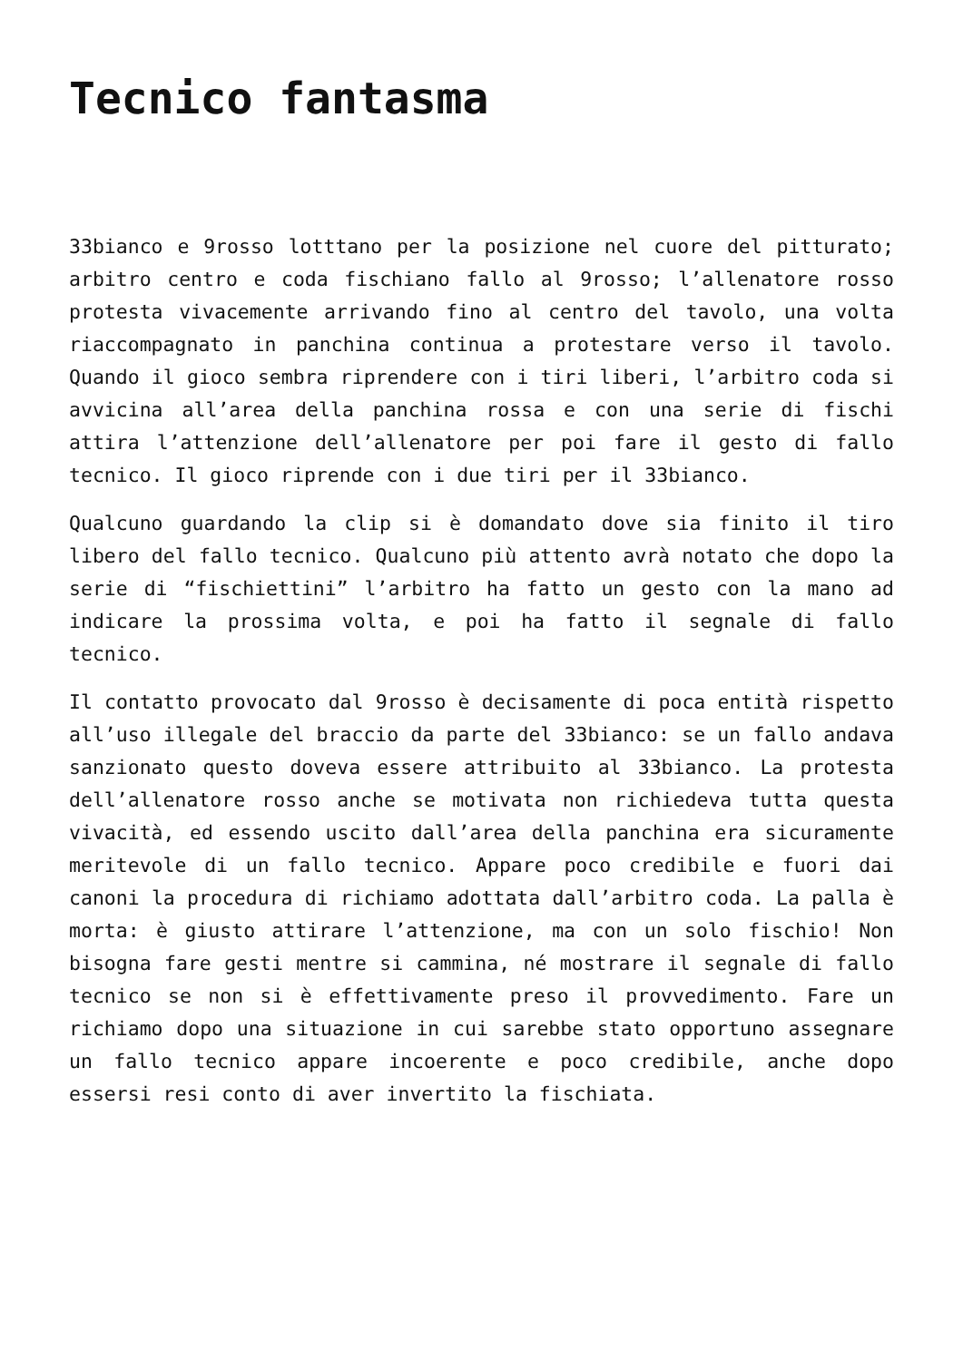Tecnico fantasma
33bianco e 9rosso lotttano per la posizione nel cuore del pitturato; arbitro centro e coda fischiano fallo al 9rosso; l’allenatore rosso protesta vivacemente arrivando fino al centro del tavolo, una volta riaccompagnato in panchina continua a protestare verso il tavolo. Quando il gioco sembra riprendere con i tiri liberi, l’arbitro coda si avvicina all’area della panchina rossa e con una serie di fischi attira l’attenzione dell’allenatore per poi fare il gesto di fallo tecnico. Il gioco riprende con i due tiri per il 33bianco.
Qualcuno guardando la clip si è domandato dove sia finito il tiro libero del fallo tecnico. Qualcuno più attento avrà notato che dopo la serie di “fischiettini” l’arbitro ha fatto un gesto con la mano ad indicare la prossima volta, e poi ha fatto il segnale di fallo tecnico.
Il contatto provocato dal 9rosso è decisamente di poca entità rispetto all’uso illegale del braccio da parte del 33bianco: se un fallo andava sanzionato questo doveva essere attribuito al 33bianco. La protesta dell’allenatore rosso anche se motivata non richiedeva tutta questa vivacità, ed essendo uscito dall’area della panchina era sicuramente meritevole di un fallo tecnico. Appare poco credibile e fuori dai canoni la procedura di richiamo adottata dall’arbitro coda. La palla è morta: è giusto attirare l’attenzione, ma con un solo fischio! Non bisogna fare gesti mentre si cammina, né mostrare il segnale di fallo tecnico se non si è effettivamente preso il provvedimento. Fare un richiamo dopo una situazione in cui sarebbe stato opportuno assegnare un fallo tecnico appare incoerente e poco credibile, anche dopo essersi resi conto di aver invertito la fischiata.